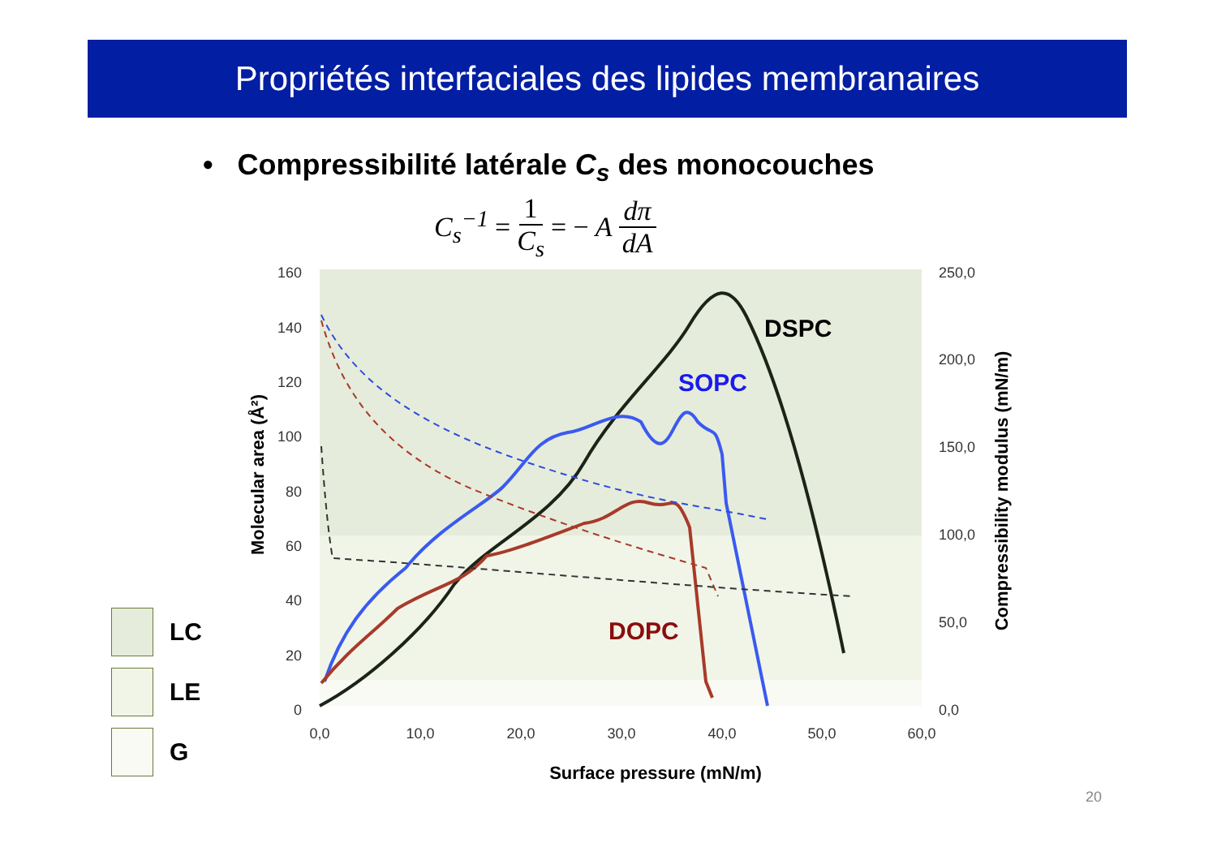Propriétés interfaciales des lipides membranaires
• Compressibilité latérale C<sub>s</sub> des monocouches
C<sub>s</sub><sup>−1</sup> = 1 C<sub>s</sub> = − A dπ dA
160
140
120
100
80
60
40
20
0
250,0
200,0
150,0
100,0
50,0
0,0
0,0
10,0
20,0
30,0
40,0
50,0
60,0
Surface pressure (mN/m)
Molecular area (Å²)
Compressibility modulus (mN/m)
DSPC
SOPC
DOPC
LC
LE
G
20